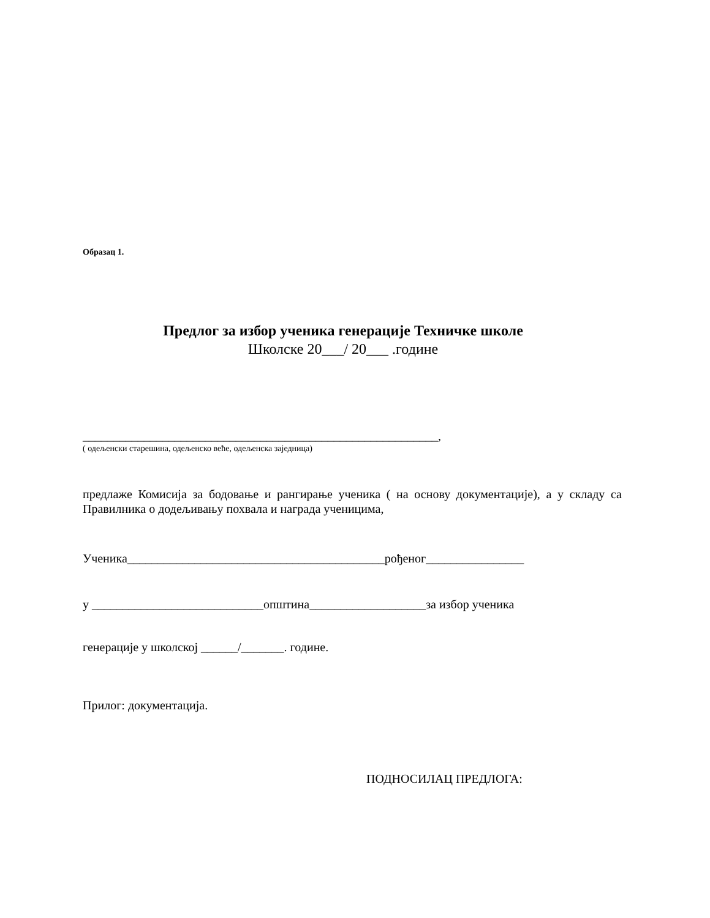Образац 1.
Предлог за избор ученика генерације Техничке школе
Школске 20___/ 20___ .године
__________________________________________________________,
( одељенски старешина, одељенско веће, одељенска заједница)
предлаже Комисија за бодовање и рангирање ученика ( на основу документације), а у складу са Правилника о додељивању похвала и награда ученицима,
Ученика__________________________________________рођеног________________
у ____________________________општина___________________за избор ученика
генерације у школској ______/_______. године.
Прилог: документација.
ПОДНОСИЛАЦ ПРЕДЛОГА: